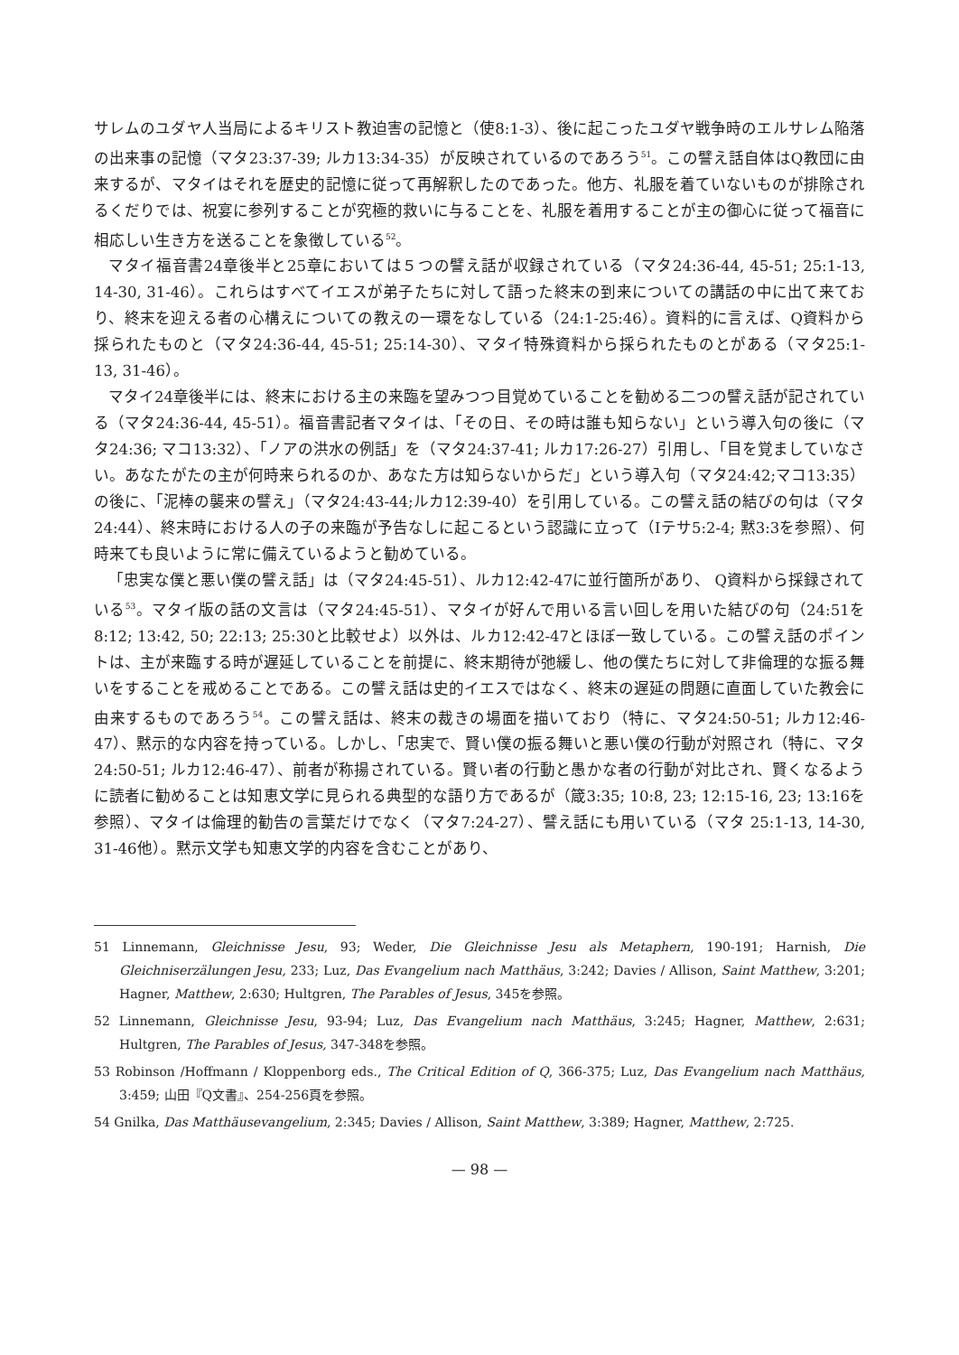サレムのユダヤ人当局によるキリスト教迫害の記憶と（使8:1-3）、後に起こったユダヤ戦争時のエルサレム陥落の出来事の記憶（マタ23:37-39; ルカ13:34-35）が反映されているのであろう<sup>51</sup>。この譬え話自体はQ教団に由来するが、マタイはそれを歴史的記憶に従って再解釈したのであった。他方、礼服を着ていないものが排除されるくだりでは、祝宴に参列することが究極的救いに与ることを、礼服を着用することが主の御心に従って福音に相応しい生き方を送ることを象徴している<sup>52</sup>。
マタイ福音書24章後半と25章においては５つの譬え話が収録されている（マタ24:36-44, 45-51; 25:1-13, 14-30, 31-46）。これらはすべてイエスが弟子たちに対して語った終末の到来についての講話の中に出て来ており、終末を迎える者の心構えについての教えの一環をなしている（24:1-25:46）。資料的に言えば、Q資料から採られたものと（マタ24:36-44, 45-51; 25:14-30）、マタイ特殊資料から採られたものとがある（マタ25:1-13, 31-46）。
マタイ24章後半には、終末における主の来臨を望みつつ目覚めていることを勧める二つの譬え話が記されている（マタ24:36-44, 45-51）。福音書記者マタイは、「その日、その時は誰も知らない」という導入句の後に（マタ24:36; マコ13:32）、「ノアの洪水の例話」を（マタ24:37-41; ルカ17:26-27）引用し、「目を覚ましていなさい。あなたがたの主が何時来られるのか、あなた方は知らないからだ」という導入句（マタ24:42;マコ13:35）の後に、「泥棒の襲来の譬え」（マタ24:43-44;ルカ12:39-40）を引用している。この譬え話の結びの句は（マタ24:44）、終末時における人の子の来臨が予告なしに起こるという認識に立って（Iテサ5:2-4; 黙3:3を参照）、何時来ても良いように常に備えているようと勧めている。
「忠実な僕と悪い僕の譬え話」は（マタ24:45-51）、ルカ12:42-47に並行箇所があり、 Q資料から採録されている<sup>53</sup>。マタイ版の話の文言は（マタ24:45-51）、マタイが好んで用いる言い回しを用いた結びの句（24:51を8:12; 13:42, 50; 22:13; 25:30と比較せよ）以外は、ルカ12:42-47とほぼ一致している。この譬え話のポイントは、主が来臨する時が遅延していることを前提に、終末期待が弛緩し、他の僕たちに対して非倫理的な振る舞いをすることを戒めることである。この譬え話は史的イエスではなく、終末の遅延の問題に直面していた教会に由来するものであろう<sup>54</sup>。この譬え話は、終末の裁きの場面を描いており（特に、マタ24:50-51; ルカ12:46-47）、黙示的な内容を持っている。しかし、「忠実で、賢い僕の振る舞いと悪い僕の行動が対照され（特に、マタ24:50-51; ルカ12:46-47）、前者が称揚されている。賢い者の行動と愚かな者の行動が対比され、賢くなるように読者に勧めることは知恵文学に見られる典型的な語り方であるが（箴3:35; 10:8, 23; 12:15-16, 23; 13:16を参照）、マタイは倫理的勧告の言葉だけでなく（マタ7:24-27）、譬え話にも用いている（マタ 25:1-13, 14-30, 31-46他）。黙示文学も知恵文学的内容を含むことがあり、
51 Linnemann, Gleichnisse Jesu, 93; Weder, Die Gleichnisse Jesu als Metaphern, 190-191; Harnish, Die Gleichniserzälungen Jesu, 233; Luz, Das Evangelium nach Matthäus, 3:242; Davies / Allison, Saint Matthew, 3:201; Hagner, Matthew, 2:630; Hultgren, The Parables of Jesus, 345を参照。
52 Linnemann, Gleichnisse Jesu, 93-94; Luz, Das Evangelium nach Matthäus, 3:245; Hagner, Matthew, 2:631; Hultgren, The Parables of Jesus, 347-348を参照。
53 Robinson /Hoffmann / Kloppenborg eds., The Critical Edition of Q, 366-375; Luz, Das Evangelium nach Matthäus, 3:459; 山田『Q文書』、254-256頁を参照。
54 Gnilka, Das Matthäusevangelium, 2:345; Davies / Allison, Saint Matthew, 3:389; Hagner, Matthew, 2:725.
— 98 —